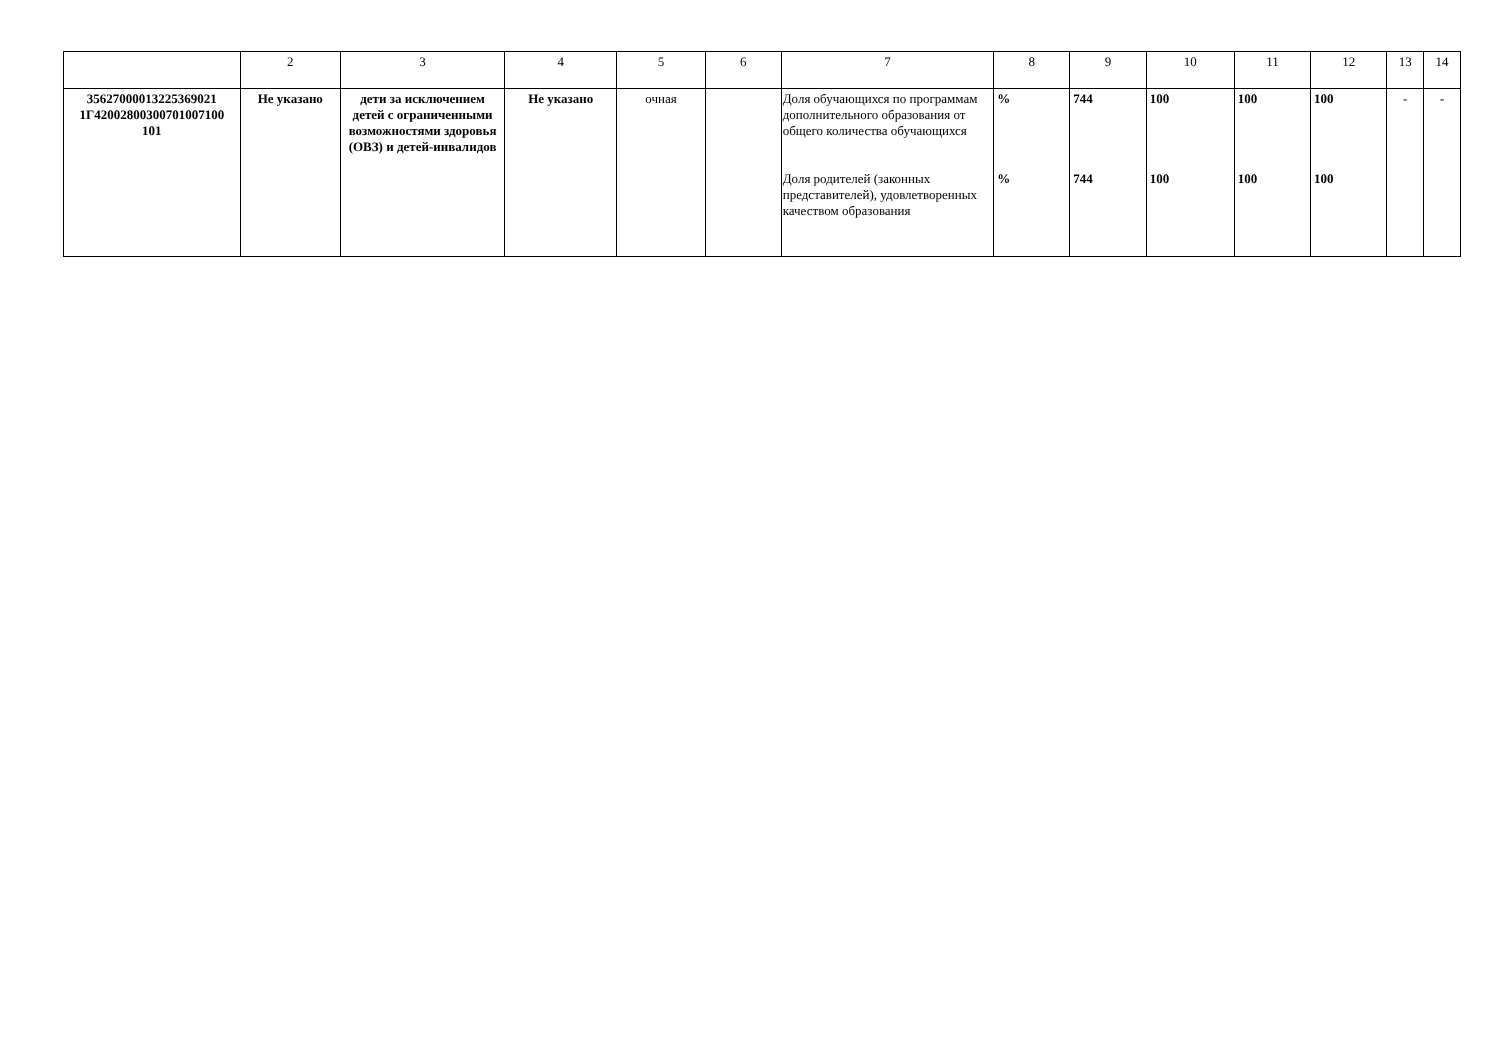| | 2 | 3 | 4 | 5 | 6 | 7 | 8 | 9 | 10 | 11 | 12 | 13 | 14 |
| 35627000013225369021 1Г42002800300701007100 101 | Не указано | дети за исключением детей с ограниченными возможностями здоровья (ОВЗ) и детей-инвалидов | Не указано | очная | | Доля обучающихся по программам дополнительного образования от общего количества обучающихся Доля родителей (законных представителей), удовлетворенных качеством образования | % % | 744 744 | 100 100 | 100 100 | 100 100 | - | - |